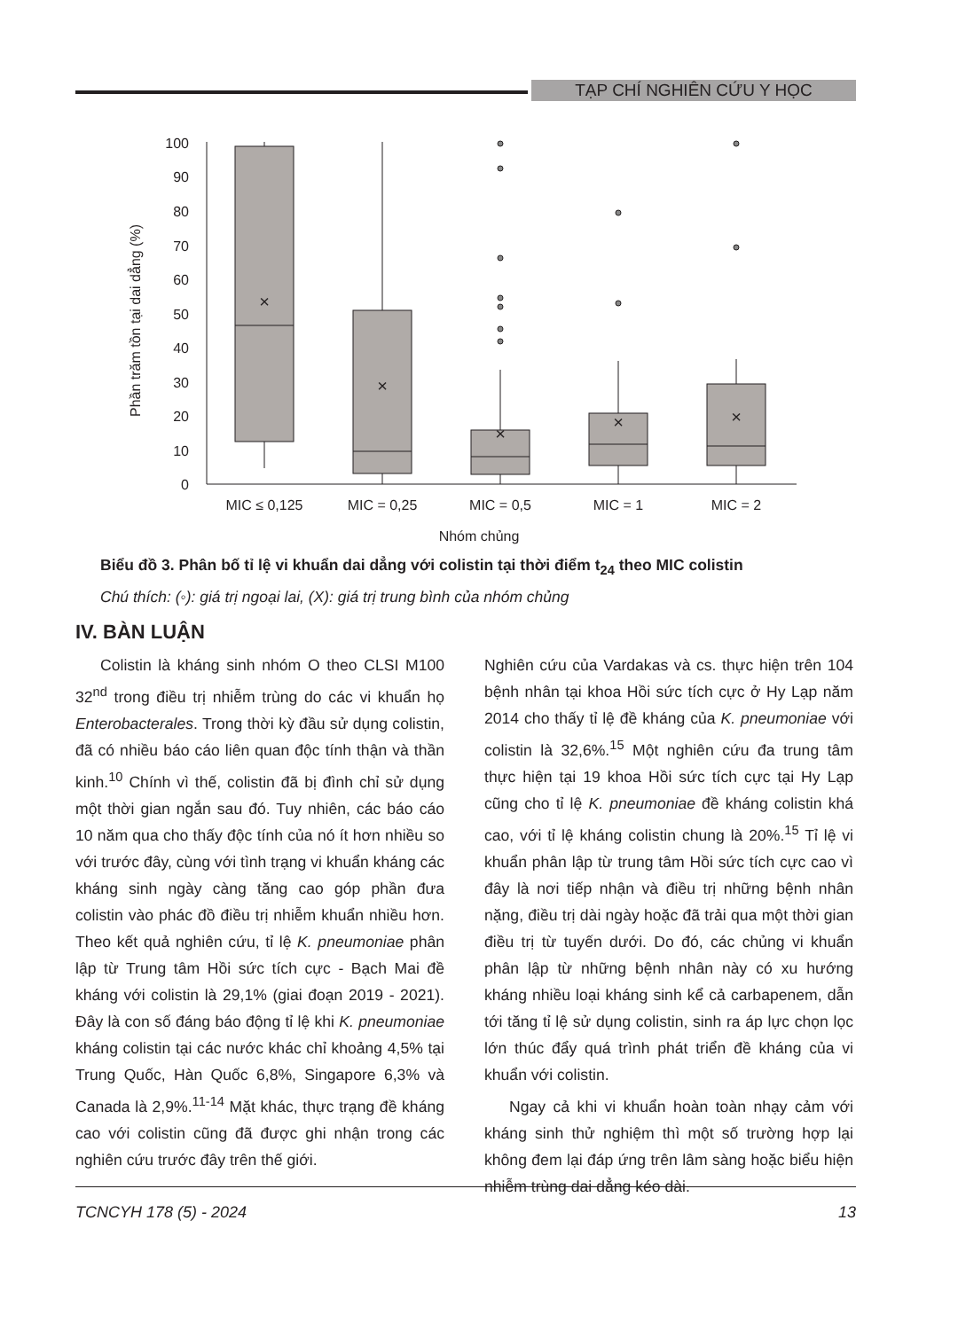TẠP CHÍ NGHIÊN CỨU Y HỌC
100
90
80
70
60
50
40
30
20
10
0
Phần trăm tồn tại dai dẳng (%)
×
×
×
×
×
MIC ≤ 0,125
MIC = 0,25
MIC = 0,5
MIC = 1
MIC = 2
Nhóm chủng
Biểu đồ 3. Phân bố tỉ lệ vi khuẩn dai dẳng với colistin tại thời điểm t<sub>24</sub> theo MIC colistin
Chú thích: (◦): giá trị ngoại lai, (X): giá trị trung bình của nhóm chủng
IV. BÀN LUẬN
Colistin là kháng sinh nhóm O theo CLSI M100 32<sup>nd</sup> trong điều trị nhiễm trùng do các vi khuẩn họ Enterobacterales. Trong thời kỳ đầu sử dụng colistin, đã có nhiều báo cáo liên quan độc tính thận và thần kinh.<sup>10</sup> Chính vì thế, colistin đã bị đình chỉ sử dụng một thời gian ngắn sau đó. Tuy nhiên, các báo cáo 10 năm qua cho thấy độc tính của nó ít hơn nhiều so với trước đây, cùng với tình trạng vi khuẩn kháng các kháng sinh ngày càng tăng cao góp phần đưa colistin vào phác đồ điều trị nhiễm khuẩn nhiều hơn. Theo kết quả nghiên cứu, tỉ lệ K. pneumoniae phân lập từ Trung tâm Hồi sức tích cực - Bạch Mai đề kháng với colistin là 29,1% (giai đoạn 2019 - 2021). Đây là con số đáng báo động tỉ lệ khi K. pneumoniae kháng colistin tại các nước khác chỉ khoảng 4,5% tại Trung Quốc, Hàn Quốc 6,8%, Singapore 6,3% và Canada là 2,9%.<sup>11-14</sup> Mặt khác, thực trạng đề kháng cao với colistin cũng đã được ghi nhận trong các nghiên cứu trước đây trên thế giới.
Nghiên cứu của Vardakas và cs. thực hiện trên 104 bệnh nhân tại khoa Hồi sức tích cực ở Hy Lạp năm 2014 cho thấy tỉ lệ đề kháng của K. pneumoniae với colistin là 32,6%.<sup>15</sup> Một nghiên cứu đa trung tâm thực hiện tại 19 khoa Hồi sức tích cực tại Hy Lạp cũng cho tỉ lệ K. pneumoniae đề kháng colistin khá cao, với tỉ lệ kháng colistin chung là 20%.<sup>15</sup> Tỉ lệ vi khuẩn phân lập từ trung tâm Hồi sức tích cực cao vì đây là nơi tiếp nhận và điều trị những bệnh nhân nặng, điều trị dài ngày hoặc đã trải qua một thời gian điều trị từ tuyến dưới. Do đó, các chủng vi khuẩn phân lập từ những bệnh nhân này có xu hướng kháng nhiều loại kháng sinh kể cả carbapenem, dẫn tới tăng tỉ lệ sử dụng colistin, sinh ra áp lực chọn lọc lớn thúc đẩy quá trình phát triển đề kháng của vi khuẩn với colistin.
Ngay cả khi vi khuẩn hoàn toàn nhạy cảm với kháng sinh thử nghiệm thì một số trường hợp lại không đem lại đáp ứng trên lâm sàng hoặc biểu hiện nhiễm trùng dai dẳng kéo dài.
TCNCYH 178 (5) - 2024 13